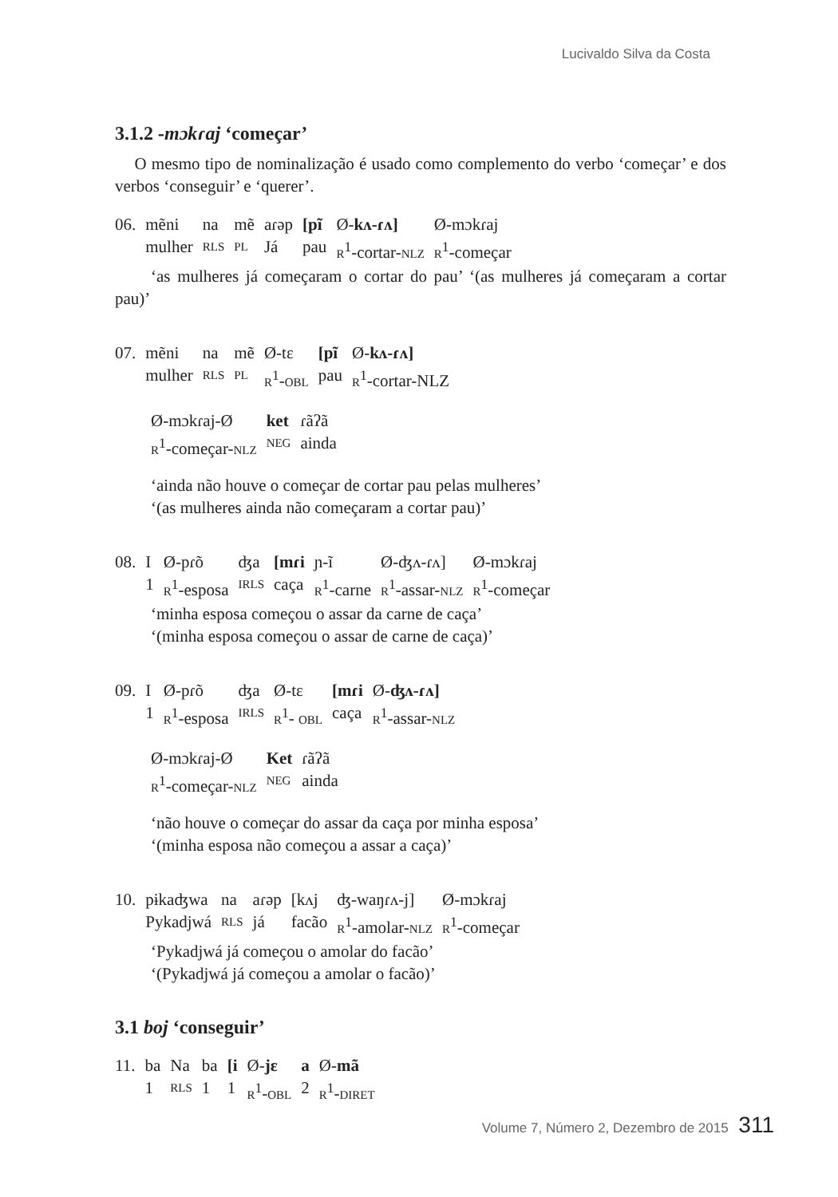Lucivaldo Silva da Costa
3.1.2 -mɔkɾaj ‘começar’
O mesmo tipo de nominalização é usado como complemento do verbo ‘começar’ e dos verbos ‘conseguir’ e ‘querer’.
| 06. | mẽni | na | mẽ | aɾəp | [pĩ | Ø- kʌ-ɾʌ] | Ø-mɔkɾaj |
| | mulher | RLS | PL | Já | pau | R<sup>1</sup>-cortar- NLZ | R<sup>1</sup>-começar |
‘as mulheres já começaram o cortar do pau’ ‘(as mulheres já começaram a cortar pau)’
| 07. | mẽni | na | mẽ | Ø-tɛ | [pĩ | Ø- kʌ-ɾʌ] |
| | mulher | RLS | PL | R<sup>1</sup>- OBL | pau | R<sup>1</sup>-cortar-NLZ |
| Ø-mɔkɾaj-Ø | ket | ɾãʔã |
| R<sup>1</sup>-começar- NLZ | NEG | ainda |
‘ainda não houve o começar de cortar pau pelas mulheres’
‘(as mulheres ainda não começaram a cortar pau)’
| 08. | I | Ø-pɾõ | ʤa | [mɾi | ɲ-ĩ | Ø-ʤʌ-ɾʌ] | Ø-mɔkɾaj |
| | 1 | R<sup>1</sup>-esposa | IRLS | caça | R<sup>1</sup>-carne | R<sup>1</sup>-assar- NLZ | R<sup>1</sup>-começar |
‘minha esposa começou o assar da carne de caça’
‘(minha esposa começou o assar de carne de caça)’
| 09. | I | Ø-pɾõ | ʤa | Ø-tɛ | [mɾi | Ø- ʤʌ-ɾʌ] |
| | 1 | R<sup>1</sup>-esposa | IRLS | R<sup>1</sup>- OBL | caça | R<sup>1</sup>-assar- NLZ |
| Ø-mɔkɾaj-Ø | Ket | ɾãʔã |
| R<sup>1</sup>-começar- NLZ | NEG | ainda |
‘não houve o começar do assar da caça por minha esposa’
‘(minha esposa não começou a assar a caça)’
| 10. | pɨkaʤwa | na | aɾəp | [kʌj | ʤ-waŋɾʌ-j] | Ø-mɔkɾaj |
| | Pykadjwá | RLS | já | facão | R<sup>1</sup>-amolar- NLZ | R<sup>1</sup>-começar |
‘Pykadjwá já começou o amolar do facão’
‘(Pykadjwá já começou a amolar o facão)’
3.1 boj ‘conseguir’
| 11. | ba | Na | ba | [i | Ø- jɛ | a | Ø- mã |
| | 1 | RLS | 1 | 1 | R<sup>1</sup>- OBL | 2 | R<sup>1</sup>- DIRET |
Volume 7, Número 2, Dezembro de 2015 311